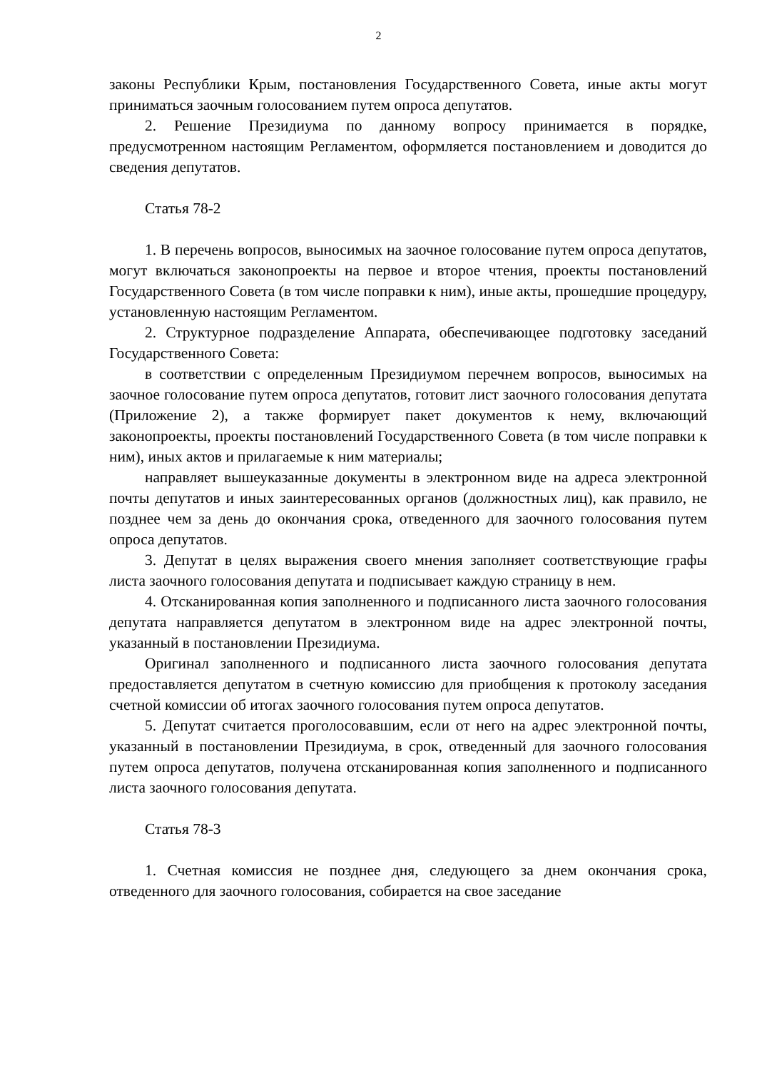2
законы Республики Крым, постановления Государственного Совета, иные акты могут приниматься заочным голосованием путем опроса депутатов.
2. Решение Президиума по данному вопросу принимается в порядке, предусмотренном настоящим Регламентом, оформляется постановлением и доводится до сведения депутатов.
Статья 78-2
1. В перечень вопросов, выносимых на заочное голосование путем опроса депутатов, могут включаться законопроекты на первое и второе чтения, проекты постановлений Государственного Совета (в том числе поправки к ним), иные акты, прошедшие процедуру, установленную настоящим Регламентом.
2. Структурное подразделение Аппарата, обеспечивающее подготовку заседаний Государственного Совета:
в соответствии с определенным Президиумом перечнем вопросов, выносимых на заочное голосование путем опроса депутатов, готовит лист заочного голосования депутата (Приложение 2), а также формирует пакет документов к нему, включающий законопроекты, проекты постановлений Государственного Совета (в том числе поправки к ним), иных актов и прилагаемые к ним материалы;
направляет вышеуказанные документы в электронном виде на адреса электронной почты депутатов и иных заинтересованных органов (должностных лиц), как правило, не позднее чем за день до окончания срока, отведенного для заочного голосования путем опроса депутатов.
3. Депутат в целях выражения своего мнения заполняет соответствующие графы листа заочного голосования депутата и подписывает каждую страницу в нем.
4. Отсканированная копия заполненного и подписанного листа заочного голосования депутата направляется депутатом в электронном виде на адрес электронной почты, указанный в постановлении Президиума.
Оригинал заполненного и подписанного листа заочного голосования депутата предоставляется депутатом в счетную комиссию для приобщения к протоколу заседания счетной комиссии об итогах заочного голосования путем опроса депутатов.
5. Депутат считается проголосовавшим, если от него на адрес электронной почты, указанный в постановлении Президиума, в срок, отведенный для заочного голосования путем опроса депутатов, получена отсканированная копия заполненного и подписанного листа заочного голосования депутата.
Статья 78-3
1. Счетная комиссия не позднее дня, следующего за днем окончания срока, отведенного для заочного голосования, собирается на свое заседание